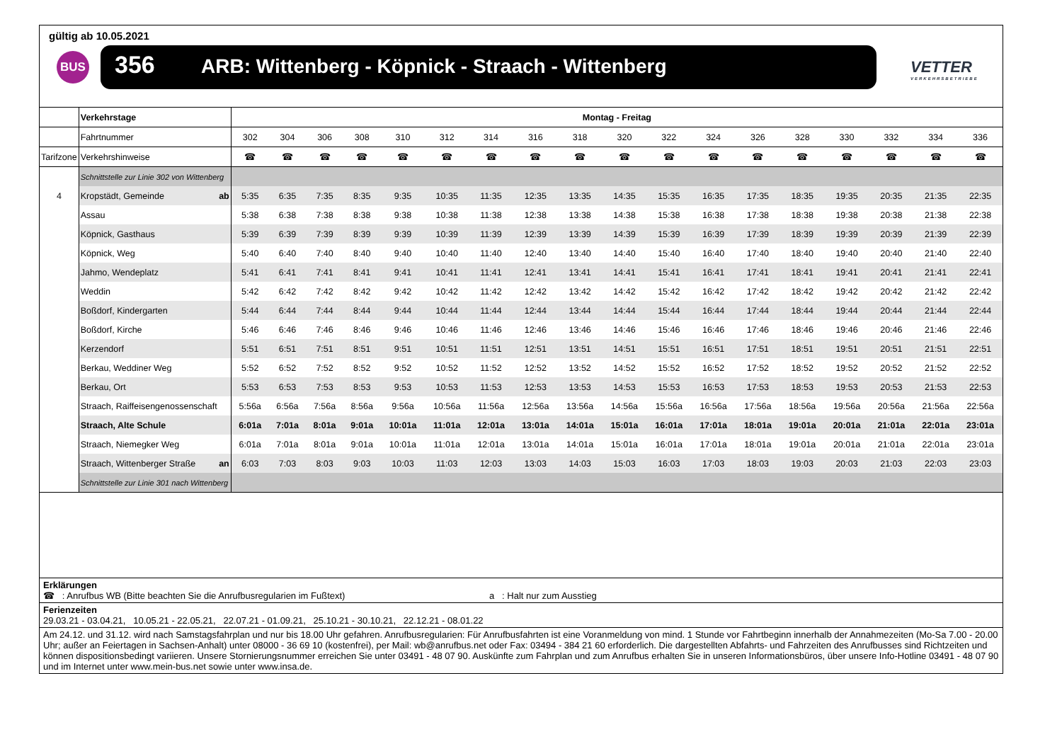gültig ab 10.05.2021
BUS 356 ARB: Wittenberg - Köpnick - Straach - Wittenberg
VETTER
VERKEHRSBETRIEBE
| | Verkehrstage | Montag - Freitag | | | | | | | | | | | | | | | | | |
| | Fahrtnummer | 302 | 304 | 306 | 308 | 310 | 312 | 314 | 316 | 318 | 320 | 322 | 324 | 326 | 328 | 330 | 332 | 334 | 336 |
| Tarifzone | Verkehrshinweise | ☎ | ☎ | ☎ | ☎ | ☎ | ☎ | ☎ | ☎ | ☎ | ☎ | ☎ | ☎ | ☎ | ☎ | ☎ | ☎ | ☎ | ☎ |
| | Schnittstelle zur Linie 302 von Wittenberg | | | | | | | | | | | | | | | | | | |
| 4 | Kropstädt, Gemeinde ab | 5:35 | 6:35 | 7:35 | 8:35 | 9:35 | 10:35 | 11:35 | 12:35 | 13:35 | 14:35 | 15:35 | 16:35 | 17:35 | 18:35 | 19:35 | 20:35 | 21:35 | 22:35 |
| | Assau | 5:38 | 6:38 | 7:38 | 8:38 | 9:38 | 10:38 | 11:38 | 12:38 | 13:38 | 14:38 | 15:38 | 16:38 | 17:38 | 18:38 | 19:38 | 20:38 | 21:38 | 22:38 |
| | Köpnick, Gasthaus | 5:39 | 6:39 | 7:39 | 8:39 | 9:39 | 10:39 | 11:39 | 12:39 | 13:39 | 14:39 | 15:39 | 16:39 | 17:39 | 18:39 | 19:39 | 20:39 | 21:39 | 22:39 |
| | Köpnick, Weg | 5:40 | 6:40 | 7:40 | 8:40 | 9:40 | 10:40 | 11:40 | 12:40 | 13:40 | 14:40 | 15:40 | 16:40 | 17:40 | 18:40 | 19:40 | 20:40 | 21:40 | 22:40 |
| | Jahmo, Wendeplatz | 5:41 | 6:41 | 7:41 | 8:41 | 9:41 | 10:41 | 11:41 | 12:41 | 13:41 | 14:41 | 15:41 | 16:41 | 17:41 | 18:41 | 19:41 | 20:41 | 21:41 | 22:41 |
| | Weddin | 5:42 | 6:42 | 7:42 | 8:42 | 9:42 | 10:42 | 11:42 | 12:42 | 13:42 | 14:42 | 15:42 | 16:42 | 17:42 | 18:42 | 19:42 | 20:42 | 21:42 | 22:42 |
| | Boßdorf, Kindergarten | 5:44 | 6:44 | 7:44 | 8:44 | 9:44 | 10:44 | 11:44 | 12:44 | 13:44 | 14:44 | 15:44 | 16:44 | 17:44 | 18:44 | 19:44 | 20:44 | 21:44 | 22:44 |
| | Boßdorf, Kirche | 5:46 | 6:46 | 7:46 | 8:46 | 9:46 | 10:46 | 11:46 | 12:46 | 13:46 | 14:46 | 15:46 | 16:46 | 17:46 | 18:46 | 19:46 | 20:46 | 21:46 | 22:46 |
| | Kerzendorf | 5:51 | 6:51 | 7:51 | 8:51 | 9:51 | 10:51 | 11:51 | 12:51 | 13:51 | 14:51 | 15:51 | 16:51 | 17:51 | 18:51 | 19:51 | 20:51 | 21:51 | 22:51 |
| | Berkau, Weddiner Weg | 5:52 | 6:52 | 7:52 | 8:52 | 9:52 | 10:52 | 11:52 | 12:52 | 13:52 | 14:52 | 15:52 | 16:52 | 17:52 | 18:52 | 19:52 | 20:52 | 21:52 | 22:52 |
| | Berkau, Ort | 5:53 | 6:53 | 7:53 | 8:53 | 9:53 | 10:53 | 11:53 | 12:53 | 13:53 | 14:53 | 15:53 | 16:53 | 17:53 | 18:53 | 19:53 | 20:53 | 21:53 | 22:53 |
| | Straach, Raiffeisengenossenschaft | 5:56a | 6:56a | 7:56a | 8:56a | 9:56a | 10:56a | 11:56a | 12:56a | 13:56a | 14:56a | 15:56a | 16:56a | 17:56a | 18:56a | 19:56a | 20:56a | 21:56a | 22:56a |
| | Straach, Alte Schule | 6:01a | 7:01a | 8:01a | 9:01a | 10:01a | 11:01a | 12:01a | 13:01a | 14:01a | 15:01a | 16:01a | 17:01a | 18:01a | 19:01a | 20:01a | 21:01a | 22:01a | 23:01a |
| | Straach, Niemegker Weg | 6:01a | 7:01a | 8:01a | 9:01a | 10:01a | 11:01a | 12:01a | 13:01a | 14:01a | 15:01a | 16:01a | 17:01a | 18:01a | 19:01a | 20:01a | 21:01a | 22:01a | 23:01a |
| | Straach, Wittenberger Straße an | 6:03 | 7:03 | 8:03 | 9:03 | 10:03 | 11:03 | 12:03 | 13:03 | 14:03 | 15:03 | 16:03 | 17:03 | 18:03 | 19:03 | 20:03 | 21:03 | 22:03 | 23:03 |
| | Schnittstelle zur Linie 301 nach Wittenberg | | | | | | | | | | | | | | | | | | |
Erklärungen
☎ : Anrufbus WB (Bitte beachten Sie die Anrufbusregularien im Fußtext) a : Halt nur zum Ausstieg
Ferienzeiten
29.03.21 - 03.04.21, 10.05.21 - 22.05.21, 22.07.21 - 01.09.21, 25.10.21 - 30.10.21, 22.12.21 - 08.01.22
Am 24.12. und 31.12. wird nach Samstagsfahrplan und nur bis 18.00 Uhr gefahren. Anrufbusregularien: Für Anrufbusfahrten ist eine Voranmeldung von mind. 1 Stunde vor Fahrtbeginn innerhalb der Annahmezeiten (Mo-Sa 7.00 - 20.00 Uhr; außer an Feiertagen in Sachsen-Anhalt) unter 08000 - 36 69 10 (kostenfrei), per Mail: wb@anrufbus.net oder Fax: 03494 - 384 21 60 erforderlich. Die dargestellten Abfahrts- und Fahrzeiten des Anrufbusses sind Richtzeiten und können dispositionsbedingt variieren. Unsere Stornierungsnummer erreichen Sie unter 03491 - 48 07 90. Auskünfte zum Fahrplan und zum Anrufbus erhalten Sie in unseren Informationsbüros, über unsere Info-Hotline 03491 - 48 07 90 und im Internet unter www.mein-bus.net sowie unter www.insa.de.